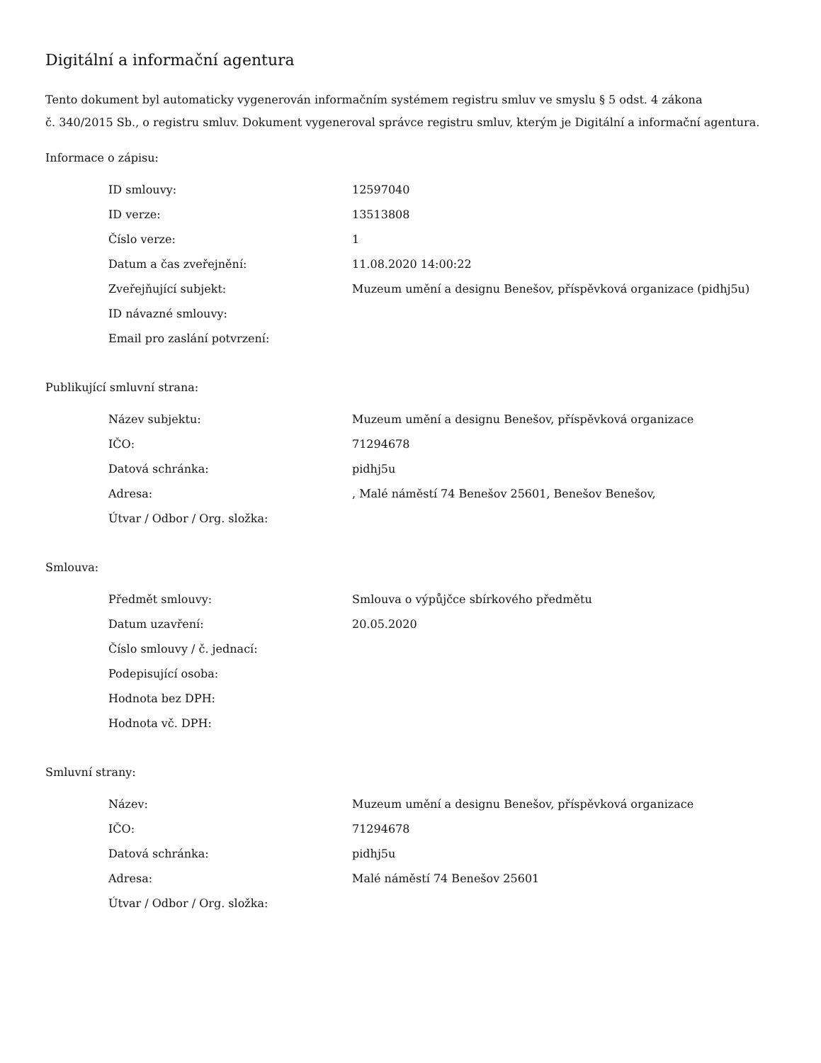Digitální a informační agentura
Tento dokument byl automaticky vygenerován informačním systémem registru smluv ve smyslu § 5 odst. 4 zákona
č. 340/2015 Sb., o registru smluv. Dokument vygeneroval správce registru smluv, kterým je Digitální a informační agentura.
Informace o zápisu:
| ID smlouvy: | 12597040 |
| ID verze: | 13513808 |
| Číslo verze: | 1 |
| Datum a čas zveřejnění: | 11.08.2020 14:00:22 |
| Zveřejňující subjekt: | Muzeum umění a designu Benešov, příspěvková organizace (pidhj5u) |
| ID návazné smlouvy: | |
| Email pro zaslání potvrzení: | |
Publikující smluvní strana:
| Název subjektu: | Muzeum umění a designu Benešov, příspěvková organizace |
| IČO: | 71294678 |
| Datová schránka: | pidhj5u |
| Adresa: | , Malé náměstí 74 Benešov 25601, Benešov Benešov, |
| Útvar / Odbor / Org. složka: | |
Smlouva:
| Předmět smlouvy: | Smlouva o výpůjčce sbírkového předmětu |
| Datum uzavření: | 20.05.2020 |
| Číslo smlouvy / č. jednací: | |
| Podepisující osoba: | |
| Hodnota bez DPH: | |
| Hodnota vč. DPH: | |
Smluvní strany:
| Název: | Muzeum umění a designu Benešov, příspěvková organizace |
| IČO: | 71294678 |
| Datová schránka: | pidhj5u |
| Adresa: | Malé náměstí 74 Benešov 25601 |
| Útvar / Odbor / Org. složka: | |